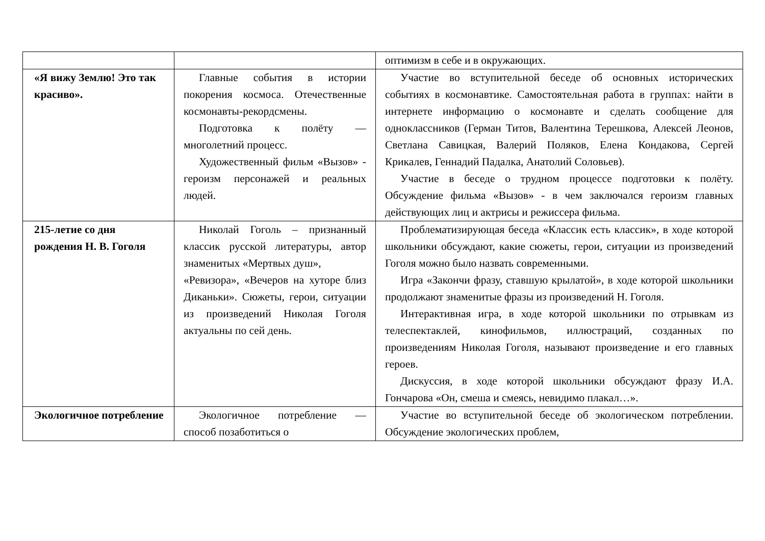| | | оптимизм в себе и в окружающих. |
| «Я вижу Землю! Это так красиво». | Главные события в истории покорения космоса. Отечественные космонавты-рекордсмены. Подготовка к полёту — многолетний процесс. Художественный фильм «Вызов» - героизм персонажей и реальных людей. | Участие во вступительной беседе об основных исторических событиях в космонавтике. Самостоятельная работа в группах: найти в интернете информацию о космонавте и сделать сообщение для одноклассников (Герман Титов, Валентина Терешкова, Алексей Леонов, Светлана Савицкая, Валерий Поляков, Елена Кондакова, Сергей Крикалев, Геннадий Падалка, Анатолий Соловьев). Участие в беседе о трудном процессе подготовки к полёту. Обсуждение фильма «Вызов» - в чем заключался героизм главных действующих лиц и актрисы и режиссера фильма. |
| 215-летие со дня рождения Н. В. Гоголя | Николай Гоголь – признанный классик русской литературы, автор знаменитых «Мертвых душ», «Ревизора», «Вечеров на хуторе близ Диканьки». Сюжеты, герои, ситуации из произведений Николая Гоголя актуальны по сей день. | Проблематизирующая беседа «Классик есть классик», в ходе которой школьники обсуждают, какие сюжеты, герои, ситуации из произведений Гоголя можно было назвать современными. Игра «Закончи фразу, ставшую крылатой», в ходе которой школьники продолжают знаменитые фразы из произведений Н. Гоголя. Интерактивная игра, в ходе которой школьники по отрывкам из телеспектаклей, кинофильмов, иллюстраций, созданных по произведениям Николая Гоголя, называют произведение и его главных героев. Дискуссия, в ходе которой школьники обсуждают фразу И.А. Гончарова «Он, смеша и смеясь, невидимо плакал…». |
| Экологичное потребление | Экологичное потребление — способ позаботиться о | Участие во вступительной беседе об экологическом потреблении. Обсуждение экологических проблем, |